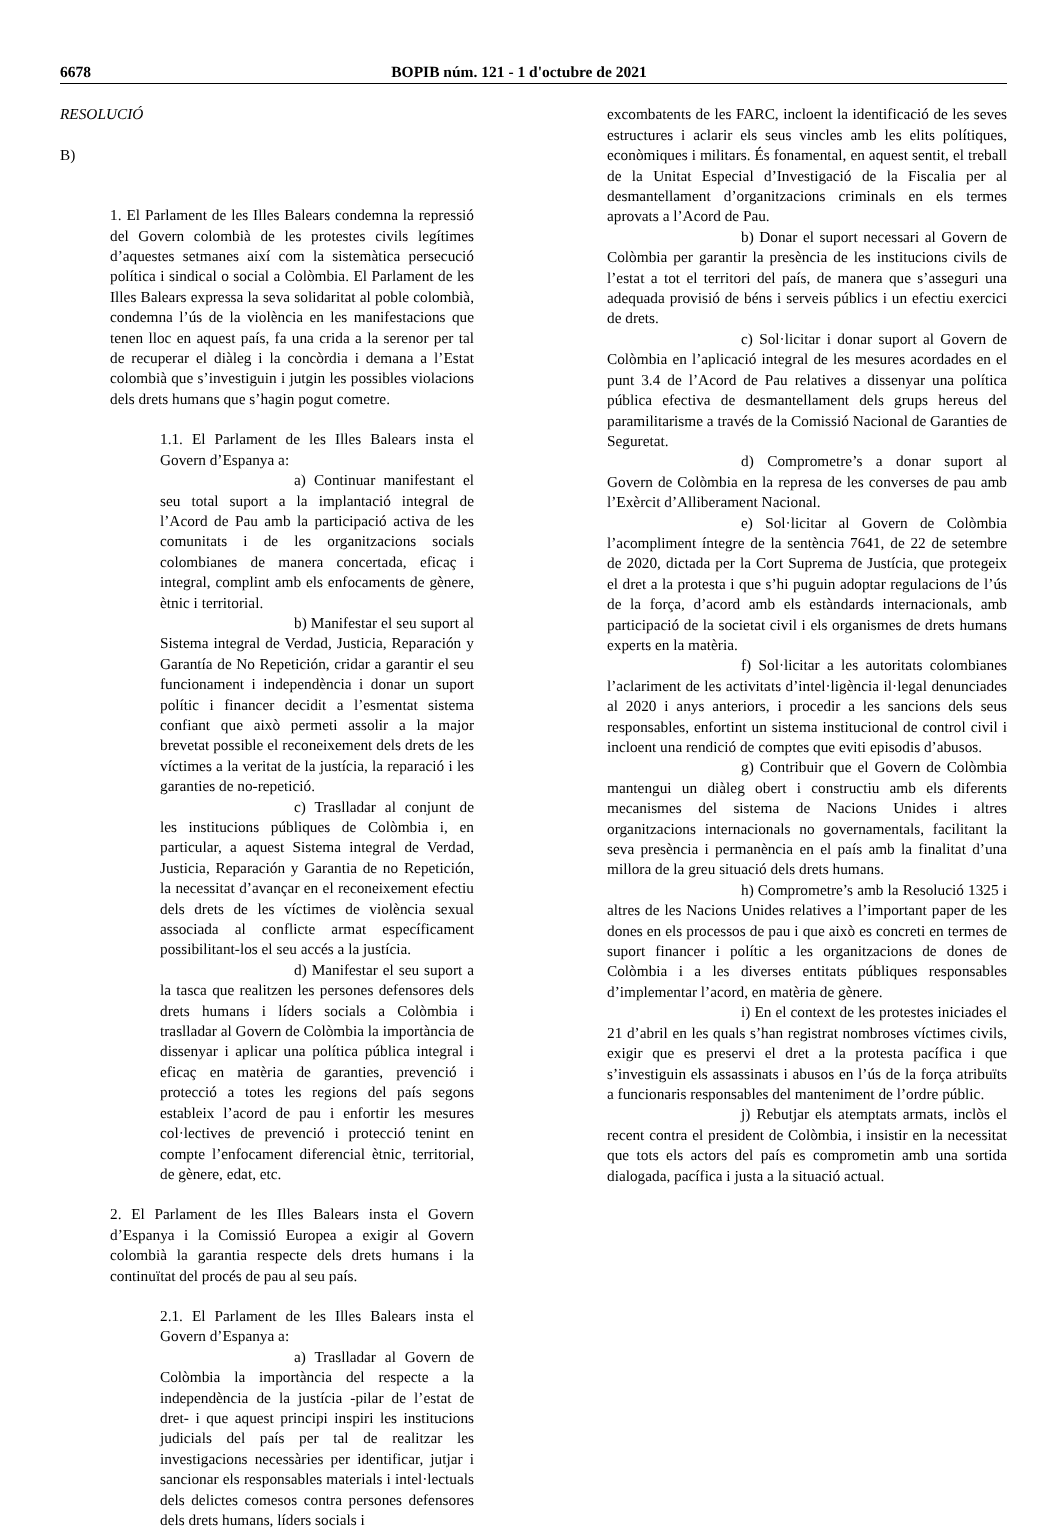6678 BOPIB núm. 121 - 1 d'octubre de 2021
RESOLUCIÓ
B)
1. El Parlament de les Illes Balears condemna la repressió del Govern colombià de les protestes civils legítimes d’aquestes setmanes així com la sistemàtica persecució política i sindical o social a Colòmbia. El Parlament de les Illes Balears expressa la seva solidaritat al poble colombià, condemna l’ús de la violència en les manifestacions que tenen lloc en aquest país, fa una crida a la serenor per tal de recuperar el diàleg i la concòrdia i demana a l’Estat colombià que s’investiguin i jutgin les possibles violacions dels drets humans que s’hagin pogut cometre.
1.1. El Parlament de les Illes Balears insta el Govern d’Espanya a:
a) Continuar manifestant el seu total suport a la implantació integral de l’Acord de Pau amb la participació activa de les comunitats i de les organitzacions socials colombianes de manera concertada, eficaç i integral, complint amb els enfocaments de gènere, ètnic i territorial.
b) Manifestar el seu suport al Sistema integral de Verdad, Justicia, Reparación y Garantía de No Repetición, cridar a garantir el seu funcionament i independència i donar un suport polític i financer decidit a l’esmentat sistema confiant que això permeti assolir a la major brevetat possible el reconeixement dels drets de les víctimes a la veritat de la justícia, la reparació i les garanties de no-repetició.
c) Traslladar al conjunt de les institucions públiques de Colòmbia i, en particular, a aquest Sistema integral de Verdad, Justicia, Reparación y Garantia de no Repetición, la necessitat d’avançar en el reconeixement efectiu dels drets de les víctimes de violència sexual associada al conflicte armat específicament possibilitant-los el seu accés a la justícia.
d) Manifestar el seu suport a la tasca que realitzen les persones defensores dels drets humans i líders socials a Colòmbia i traslladar al Govern de Colòmbia la importància de dissenyar i aplicar una política pública integral i eficaç en matèria de garanties, prevenció i protecció a totes les regions del país segons estableix l’acord de pau i enfortir les mesures col·lectives de prevenció i protecció tenint en compte l’enfocament diferencial ètnic, territorial, de gènere, edat, etc.
2. El Parlament de les Illes Balears insta el Govern d’Espanya i la Comissió Europea a exigir al Govern colombià la garantia respecte dels drets humans i la continuïtat del procés de pau al seu país.
2.1. El Parlament de les Illes Balears insta el Govern d’Espanya a:
a) Traslladar al Govern de Colòmbia la importància del respecte a la independència de la justícia -pilar de l’estat de dret- i que aquest principi inspiri les institucions judicials del país per tal de realitzar les investigacions necessàries per identificar, jutjar i sancionar els responsables materials i intel·lectuals dels delictes comesos contra persones defensores dels drets humans, líders socials i
excombatents de les FARC, incloent la identificació de les seves estructures i aclarir els seus vincles amb les elits polítiques, econòmiques i militars. És fonamental, en aquest sentit, el treball de la Unitat Especial d’Investigació de la Fiscalia per al desmantellament d’organitzacions criminals en els termes aprovats a l’Acord de Pau.
b) Donar el suport necessari al Govern de Colòmbia per garantir la presència de les institucions civils de l’estat a tot el territori del país, de manera que s’asseguri una adequada provisió de béns i serveis públics i un efectiu exercici de drets.
c) Sol·licitar i donar suport al Govern de Colòmbia en l’aplicació integral de les mesures acordades en el punt 3.4 de l’Acord de Pau relatives a dissenyar una política pública efectiva de desmantellament dels grups hereus del paramilitarisme a través de la Comissió Nacional de Garanties de Seguretat.
d) Comprometre’s a donar suport al Govern de Colòmbia en la represa de les converses de pau amb l’Exèrcit d’Alliberament Nacional.
e) Sol·licitar al Govern de Colòmbia l’acompliment íntegre de la sentència 7641, de 22 de setembre de 2020, dictada per la Cort Suprema de Justícia, que protegeix el dret a la protesta i que s’hi puguin adoptar regulacions de l’ús de la força, d’acord amb els estàndards internacionals, amb participació de la societat civil i els organismes de drets humans experts en la matèria.
f) Sol·licitar a les autoritats colombianes l’aclariment de les activitats d’intel·ligència il·legal denunciades al 2020 i anys anteriors, i procedir a les sancions dels seus responsables, enfortint un sistema institucional de control civil i incloent una rendició de comptes que eviti episodis d’abusos.
g) Contribuir que el Govern de Colòmbia mantengui un diàleg obert i constructiu amb els diferents mecanismes del sistema de Nacions Unides i altres organitzacions internacionals no governamentals, facilitant la seva presència i permanència en el país amb la finalitat d’una millora de la greu situació dels drets humans.
h) Comprometre’s amb la Resolució 1325 i altres de les Nacions Unides relatives a l’important paper de les dones en els processos de pau i que això es concreti en termes de suport financer i polític a les organitzacions de dones de Colòmbia i a les diverses entitats públiques responsables d’implementar l’acord, en matèria de gènere.
i) En el context de les protestes iniciades el 21 d’abril en les quals s’han registrat nombroses víctimes civils, exigir que es preservi el dret a la protesta pacífica i que s’investiguin els assassinats i abusos en l’ús de la força atribuïts a funcionaris responsables del manteniment de l’ordre públic.
j) Rebutjar els atemptats armats, inclòs el recent contra el president de Colòmbia, i insistir en la necessitat que tots els actors del país es comprometin amb una sortida dialogada, pacífica i justa a la situació actual.